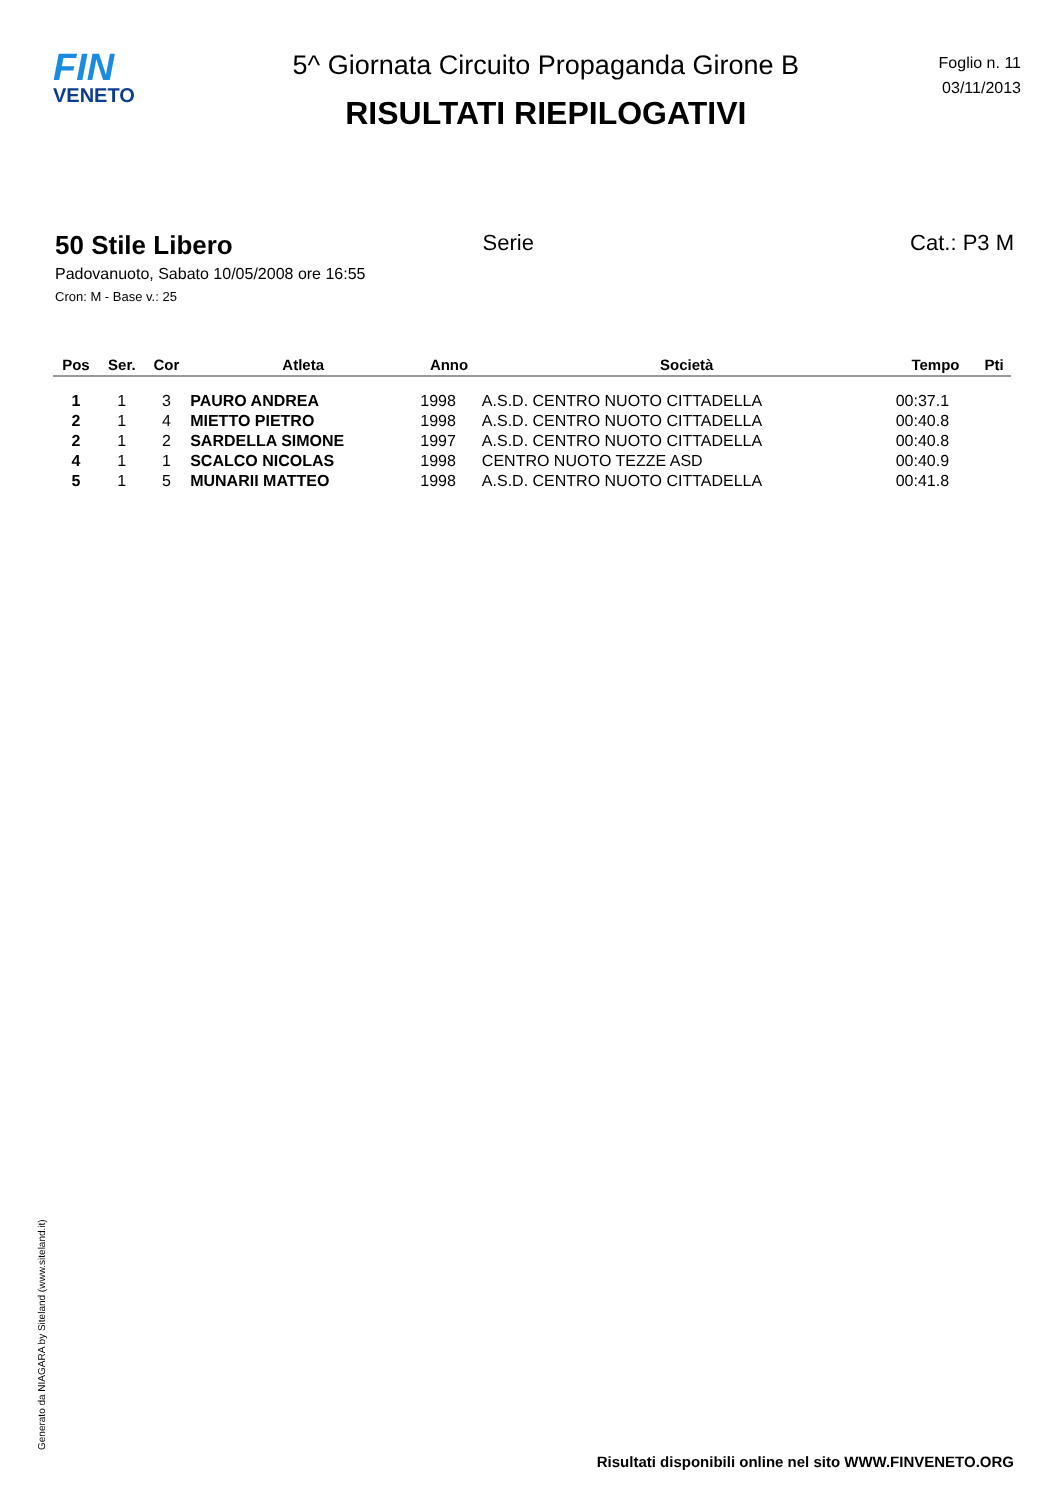FIN
VENETO
5^ Giornata Circuito Propaganda Girone B
RISULTATI RIEPILOGATIVI
Foglio n. 11
03/11/2013
50 Stile Libero Serie Cat.: P3 M
Padovanuoto, Sabato 10/05/2008 ore 16:55
Cron: M - Base v.: 25
| Pos | Ser. | Cor | Atleta | Anno | Società | Tempo | Pti |
| --- | --- | --- | --- | --- | --- | --- | --- |
| 1 | 1 | 3 | PAURO ANDREA | 1998 | A.S.D. CENTRO NUOTO CITTADELLA | 00:37.1 | |
| 2 | 1 | 4 | MIETTO PIETRO | 1998 | A.S.D. CENTRO NUOTO CITTADELLA | 00:40.8 | |
| 2 | 1 | 2 | SARDELLA SIMONE | 1997 | A.S.D. CENTRO NUOTO CITTADELLA | 00:40.8 | |
| 4 | 1 | 1 | SCALCO NICOLAS | 1998 | CENTRO NUOTO TEZZE ASD | 00:40.9 | |
| 5 | 1 | 5 | MUNARII MATTEO | 1998 | A.S.D. CENTRO NUOTO CITTADELLA | 00:41.8 | |
Generato da NIAGARA by Siteland (www.siteland.it)
Risultati disponibili online nel sito WWW.FINVENETO.ORG